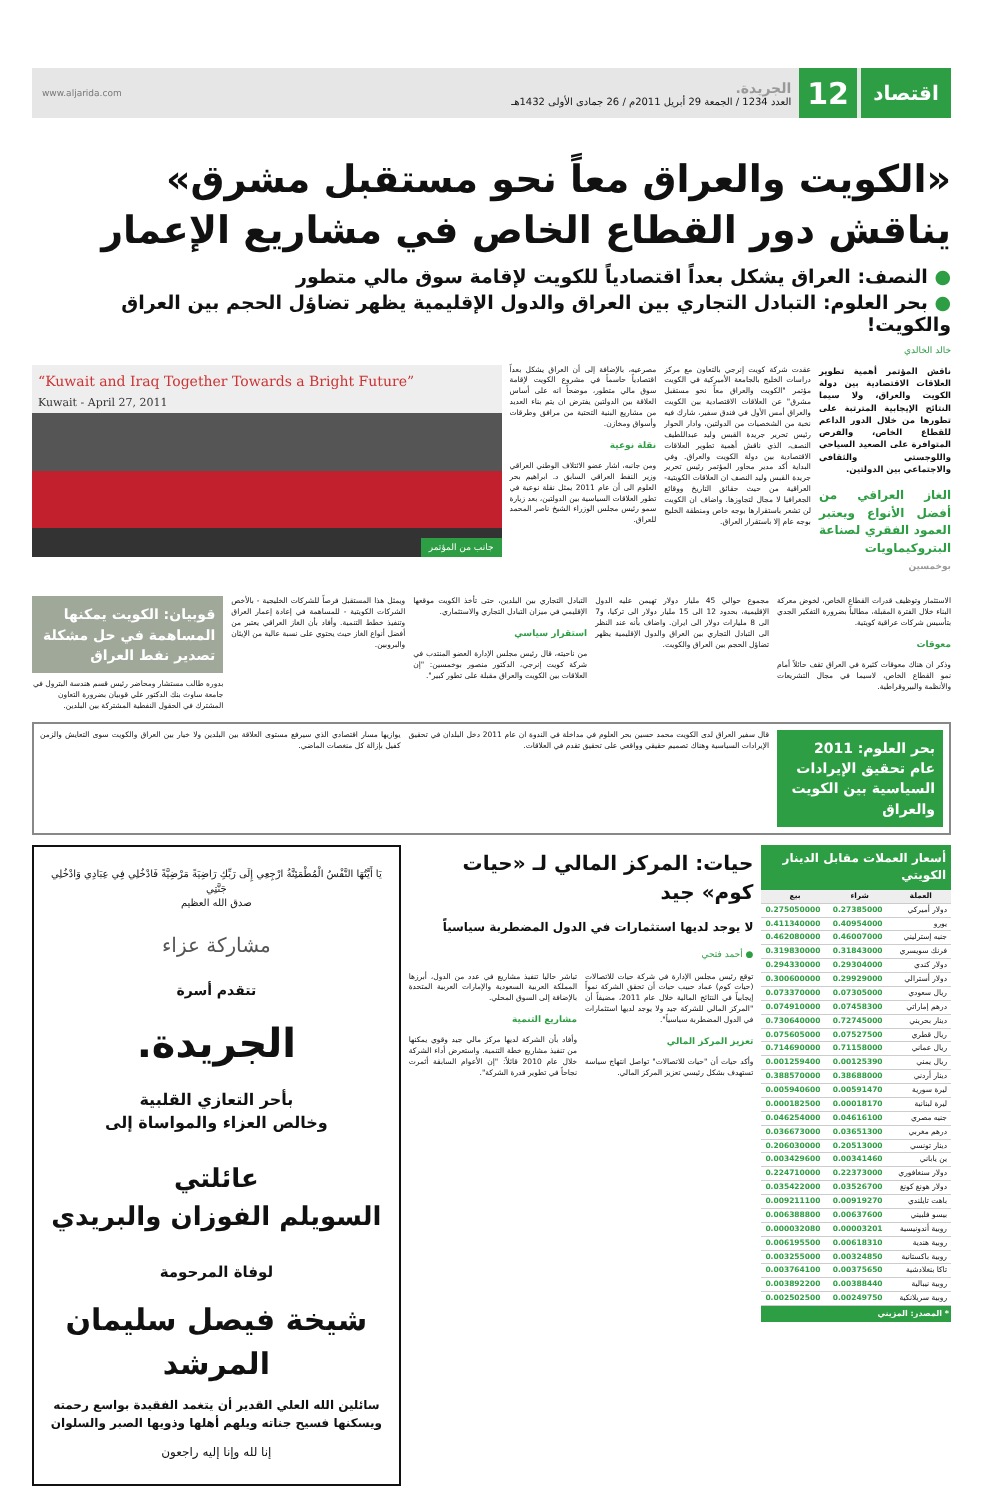اقتصاد
12
الجريدة.
العدد 1234 / الجمعة 29 أبريل 2011م / 26 جمادى الأولى 1432هـ
www.aljarida.com
«الكويت والعراق معاً نحو مستقبل مشرق» يناقش دور القطاع الخاص في مشاريع الإعمار
● النصف: العراق يشكل بعداً اقتصادياً للكويت لإقامة سوق مالي متطور
● بحر العلوم: التبادل التجاري بين العراق والدول الإقليمية يظهر تضاؤل الحجم بين العراق والكويت!
خالد الخالدي
ناقش المؤتمر أهمية تطوير العلاقات الاقتصادية بين دولة الكويت والعراق، ولا سيما النتائج الإيجابية المترتبة على تطورها من خلال الدور الداعم للقطاع الخاص، والفرص المتوافرة على الصعيد السياحي واللوجستي والثقافي والاجتماعي بين الدولتين.
الغاز العراقي من أفضل الأنواع ويعتبر العمود الفقري لصناعة البتروكيماويات
بوخمسين
عقدت شركة كويت إنرجي بالتعاون مع مركز دراسات الخليج بالجامعة الأميركية في الكويت مؤتمر "الكويت والعراق معاً نحو مستقبل مشرق" عن العلاقات الاقتصادية بين الكويت والعراق أمس الأول في فندق سفير، شارك فيه نخبة من الشخصيات من الدولتين، وادار الحوار رئيس تحرير جريدة القبس وليد عبداللطيف النصف، الذي ناقش أهمية تطوير العلاقات الاقتصادية بين دولة الكويت والعراق. وفي البداية أكد مدير محاور المؤتمر رئيس تحرير جريدة القبس وليد النصف ان العلاقات الكويتية-العراقية من حيث حقائق التاريخ ووقائع الجغرافيا لا مجال لتجاوزها. واضاف ان الكويت لن تشعر باستقرارها بوجه خاص ومنطقة الخليج بوجه عام إلا باستقرار العراق.
مصرعيه، بالإضافة إلى أن العراق يشكل بعداً اقتصادياً حاسماً في مشروع الكويت لإقامة سوق مالي متطور، موضحاً انه على أساس العلاقة بين الدولتين يفترض ان يتم بناء العديد من مشاريع البنية التحتية من مرافق وطرقات وأسواق ومخازن.
نقلة نوعية
ومن جانبه، اشار عضو الائتلاف الوطني العراقي وزير النفط العراقي السابق د. ابراهيم بحر العلوم الى أن عام 2011 يمثل نقلة نوعية في تطور العلاقات السياسية بين الدولتين، بعد زيارة سمو رئيس مجلس الوزراء الشيخ ناصر المحمد للعراق.
“Kuwait and Iraq Together Towards a Bright Future”
Kuwait - April 27, 2011
جانب من المؤتمر
الاستثمار وتوظيف قدرات القطاع الخاص، لخوض معركة البناء خلال الفترة المقبلة، مطالباً بضرورة التفكير الجدي بتأسيس شركات عراقية كويتية.
معوقات
وذكر ان هناك معوقات كثيرة في العراق تقف حائلاً أمام نمو القطاع الخاص، لاسيما في مجال التشريعات والأنظمة والبيروقراطية.
مجموع حوالي 45 مليار دولار تهيمن عليه الدول الإقليمية، بحدود 12 الى 15 مليار دولار الى تركيا، و7 الى 8 مليارات دولار الى ايران. واضاف بأنه عند النظر الى التبادل التجاري بين العراق والدول الإقليمية يظهر تضاؤل الحجم بين العراق والكويت.
التبادل التجاري بين البلدين، حتى تأخذ الكويت موقعها الإقليمي في ميزان التبادل التجاري والاستثماري.
استقرار سياسي
من ناحيته، قال رئيس مجلس الإدارة العضو المنتدب في شركة كويت إنرجي، الدكتور منصور بوخمسين: "إن العلاقات بين الكويت والعراق مقبلة على تطور كبير".
ويمثل هذا المستقبل فرصاً للشركات الخليجية - بالأخص الشركات الكويتية - للمساهمة في إعادة إعمار العراق وتنفيذ خطط التنمية. وأفاد بأن الغاز العراقي يعتبر من أفضل أنواع الغاز حيث يحتوي على نسبة عالية من الإيثان والبروبين.
قوبيان: الكويت يمكنها المساهمة في حل مشكلة تصدير نفط العراق
بدوره طالب مستشار ومحاضر رئيس قسم هندسة البترول في جامعة ساوث بنك الدكتور علي قوبيان بضرورة التعاون المشترك في الحقول النفطية المشتركة بين البلدين.
بحر العلوم: 2011 عام تحقيق الإيرادات السياسية بين الكويت والعراق
قال سفير العراق لدى الكويت محمد حسين بحر العلوم في مداخلة في الندوة ان عام 2011 دخل البلدان في تحقيق الإيرادات السياسية وهناك تصميم حقيقي وواقعي على تحقيق تقدم في العلاقات.
يوازيها مسار اقتصادي الذي سيرفع مستوى العلاقة بين البلدين ولا خيار بين العراق والكويت سوى التعايش والزمن كفيل بإزالة كل منغصات الماضي.
أسعار العملات مقابل الدينار الكويتي
| العملة | شراء | بيع |
| --- | --- | --- |
| دولار أميركي | 0.27385000 | 0.275050000 |
| يورو | 0.40954000 | 0.411340000 |
| جنيه إسترليني | 0.46007000 | 0.462080000 |
| فرنك سويسري | 0.31843000 | 0.319830000 |
| دولار كندي | 0.29304000 | 0.294330000 |
| دولار أسترالي | 0.29929000 | 0.300600000 |
| ريال سعودي | 0.07305000 | 0.073370000 |
| درهم إماراتي | 0.07458300 | 0.074910000 |
| دينار بحريني | 0.72745000 | 0.730640000 |
| ريال قطري | 0.07527500 | 0.075605000 |
| ريال عماني | 0.71158000 | 0.714690000 |
| ريال يمني | 0.00125390 | 0.001259400 |
| دينار أردني | 0.38688000 | 0.388570000 |
| ليرة سورية | 0.00591470 | 0.005940600 |
| ليرة لبنانية | 0.00018170 | 0.000182500 |
| جنيه مصري | 0.04616100 | 0.046254000 |
| درهم مغربي | 0.03651300 | 0.036673000 |
| دينار تونسي | 0.20513000 | 0.206030000 |
| ين ياباني | 0.00341460 | 0.003429600 |
| دولار سنغافوري | 0.22373000 | 0.224710000 |
| دولار هونغ كونغ | 0.03526700 | 0.035422000 |
| باهت تايلندي | 0.00919270 | 0.009211100 |
| بيسو فلبيني | 0.00637600 | 0.006388800 |
| روبية أندونيسية | 0.00003201 | 0.000032080 |
| روبية هندية | 0.00618310 | 0.006195500 |
| روبية باكستانية | 0.00324850 | 0.003255000 |
| تاكا بنغلادشية | 0.00375650 | 0.003764100 |
| روبية نيبالية | 0.00388440 | 0.003892200 |
| روبية سريلانكية | 0.00249750 | 0.002502500 |
* المصدر: المزيني
حيات: المركز المالي لـ «حيات كوم» جيد
لا يوجد لديها استثمارات في الدول المضطربة سياسياً
● أحمد فتحي
توقع رئيس مجلس الإدارة في شركة حيات للاتصالات (حيات كوم) عماد حبيب حيات أن تحقق الشركة نمواً إيجابياً في النتائج المالية خلال عام 2011، مضيفاً أن "المركز المالي للشركة جيد ولا يوجد لديها استثمارات في الدول المضطربة سياسياً".
تعزيز المركز المالي
وأكد حيات أن "حيات للاتصالات" تواصل انتهاج سياسة تستهدف بشكل رئيسي تعزيز المركز المالي.
تباشر حاليا تنفيذ مشاريع في عدد من الدول، أبرزها المملكة العربية السعودية والإمارات العربية المتحدة بالإضافة إلى السوق المحلي.
مشاريع التنمية
وأفاد بأن الشركة لديها مركز مالي جيد وقوي يمكنها من تنفيذ مشاريع خطة التنمية. واستعرض أداء الشركة خلال عام 2010 قائلاً: "إن الأعوام السابقة أثمرت نجاحاً في تطوير قدرة الشركة".
يَا أَيَّتُهَا النَّفْسُ الْمُطْمَئِنَّةُ ارْجِعِي إِلَى رَبِّكِ رَاضِيَةً مَرْضِيَّةً فَادْخُلِي فِي عِبَادِي وَادْخُلِي جَنَّتِي
صدق الله العظيم
مشاركة عزاء
تتقدم أسرة
الجريدة.
بأحر التعازي القلبية
وخالص العزاء والمواساة إلى
عائلتي
السويلم الفوزان والبريدي
لوفاة المرحومة
شيخة فيصل سليمان المرشد
سائلين الله العلي القدير أن يتغمد الفقيدة بواسع رحمته
ويسكنها فسيح جناته ويلهم أهلها وذويها الصبر والسلوان
إنا لله وإنا إليه راجعون